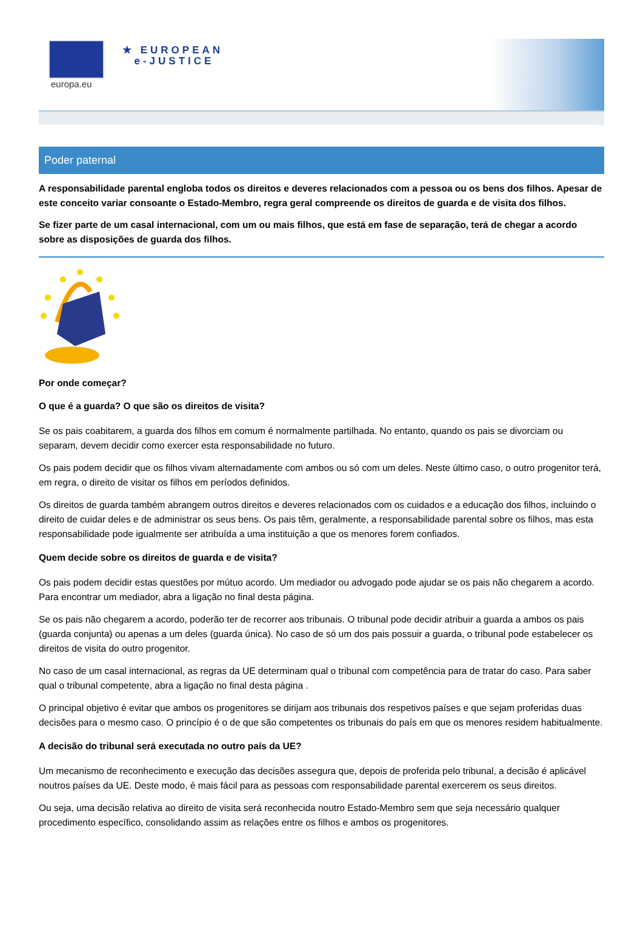europa.eu
★ EUROPEAN
e-JUSTICE
Poder paternal
A responsabilidade parental engloba todos os direitos e deveres relacionados com a pessoa ou os bens dos filhos. Apesar de este conceito variar consoante o Estado-Membro, regra geral compreende os direitos de guarda e de visita dos filhos.
Se fizer parte de um casal internacional, com um ou mais filhos, que está em fase de separação, terá de chegar a acordo sobre as disposições de guarda dos filhos.
Por onde começar?
O que é a guarda? O que são os direitos de visita?
Se os pais coabitarem, a guarda dos filhos em comum é normalmente partilhada. No entanto, quando os pais se divorciam ou separam, devem decidir como exercer esta responsabilidade no futuro.
Os pais podem decidir que os filhos vivam alternadamente com ambos ou só com um deles. Neste último caso, o outro progenitor terá, em regra, o direito de visitar os filhos em períodos definidos.
Os direitos de guarda também abrangem outros direitos e deveres relacionados com os cuidados e a educação dos filhos, incluindo o direito de cuidar deles e de administrar os seus bens. Os pais têm, geralmente, a responsabilidade parental sobre os filhos, mas esta responsabilidade pode igualmente ser atribuída a uma instituição a que os menores forem confiados.
Quem decide sobre os direitos de guarda e de visita?
Os pais podem decidir estas questões por mútuo acordo. Um mediador ou advogado pode ajudar se os pais não chegarem a acordo. Para encontrar um mediador, abra a ligação no final desta página.
Se os pais não chegarem a acordo, poderão ter de recorrer aos tribunais. O tribunal pode decidir atribuir a guarda a ambos os pais (guarda conjunta) ou apenas a um deles (guarda única). No caso de só um dos pais possuir a guarda, o tribunal pode estabelecer os direitos de visita do outro progenitor.
No caso de um casal internacional, as regras da UE determinam qual o tribunal com competência para de tratar do caso. Para saber qual o tribunal competente, abra a ligação no final desta página .
O principal objetivo é evitar que ambos os progenitores se dirijam aos tribunais dos respetivos países e que sejam proferidas duas decisões para o mesmo caso. O princípio é o de que são competentes os tribunais do país em que os menores residem habitualmente.
A decisão do tribunal será executada no outro país da UE?
Um mecanismo de reconhecimento e execução das decisões assegura que, depois de proferida pelo tribunal, a decisão é aplicável noutros países da UE. Deste modo, é mais fácil para as pessoas com responsabilidade parental exercerem os seus direitos.
Ou seja, uma decisão relativa ao direito de visita será reconhecida noutro Estado-Membro sem que seja necessário qualquer procedimento específico, consolidando assim as relações entre os filhos e ambos os progenitores.